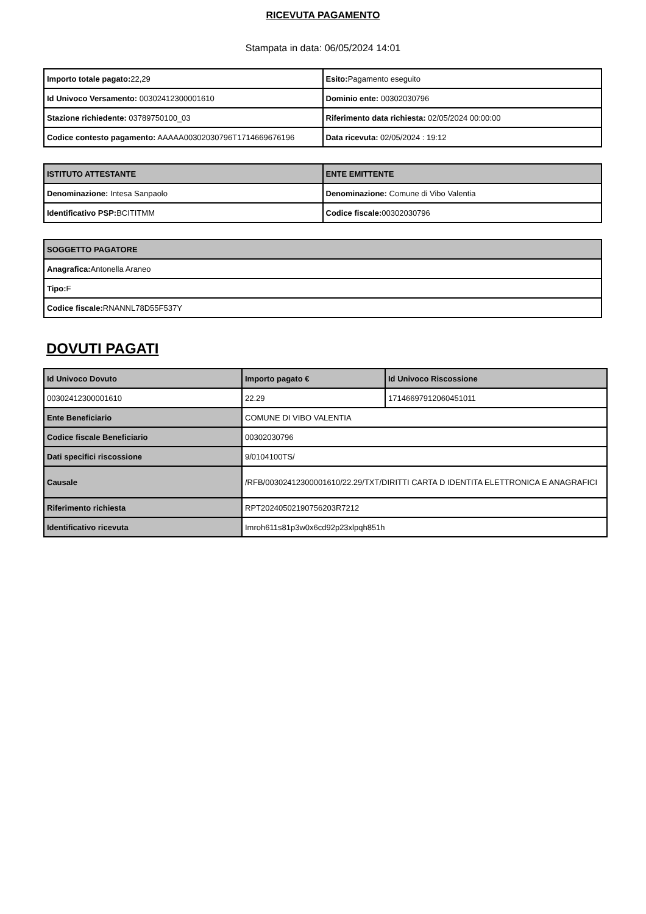RICEVUTA PAGAMENTO
Stampata in data: 06/05/2024 14:01
| Importo totale pagato: 22,29 | Esito: Pagamento eseguito |
| Id Univoco Versamento: 00302412300001610 | Dominio ente: 00302030796 |
| Stazione richiedente: 03789750100_03 | Riferimento data richiesta: 02/05/2024 00:00:00 |
| Codice contesto pagamento: AAAAA00302030796T1714669676196 | Data ricevuta: 02/05/2024 : 19:12 |
| ISTITUTO ATTESTANTE | ENTE EMITTENTE |
| --- | --- |
| Denominazione: Intesa Sanpaolo | Denominazione: Comune di Vibo Valentia |
| Identificativo PSP: BCITITMM | Codice fiscale: 00302030796 |
| SOGGETTO PAGATORE |
| --- |
| Anagrafica: Antonella Araneo |
| Tipo: F |
| Codice fiscale: RNANNL78D55F537Y |
DOVUTI PAGATI
| Id Univoco Dovuto | Importo pagato € | Id Univoco Riscossione |
| --- | --- | --- |
| 00302412300001610 | 22.29 | 17146697912060451011 |
| Ente Beneficiario | COMUNE DI VIBO VALENTIA | |
| Codice fiscale Beneficiario | 00302030796 | |
| Dati specifici riscossione | 9/0104100TS/ | |
| Causale | /RFB/00302412300001610/22.29/TXT/DIRITTI CARTA D IDENTITA ELETTRONICA E ANAGRAFICI | |
| Riferimento richiesta | RPT20240502190756203R7212 | |
| Identificativo ricevuta | Imroh611s81p3w0x6cd92p23xlpqh851h | |